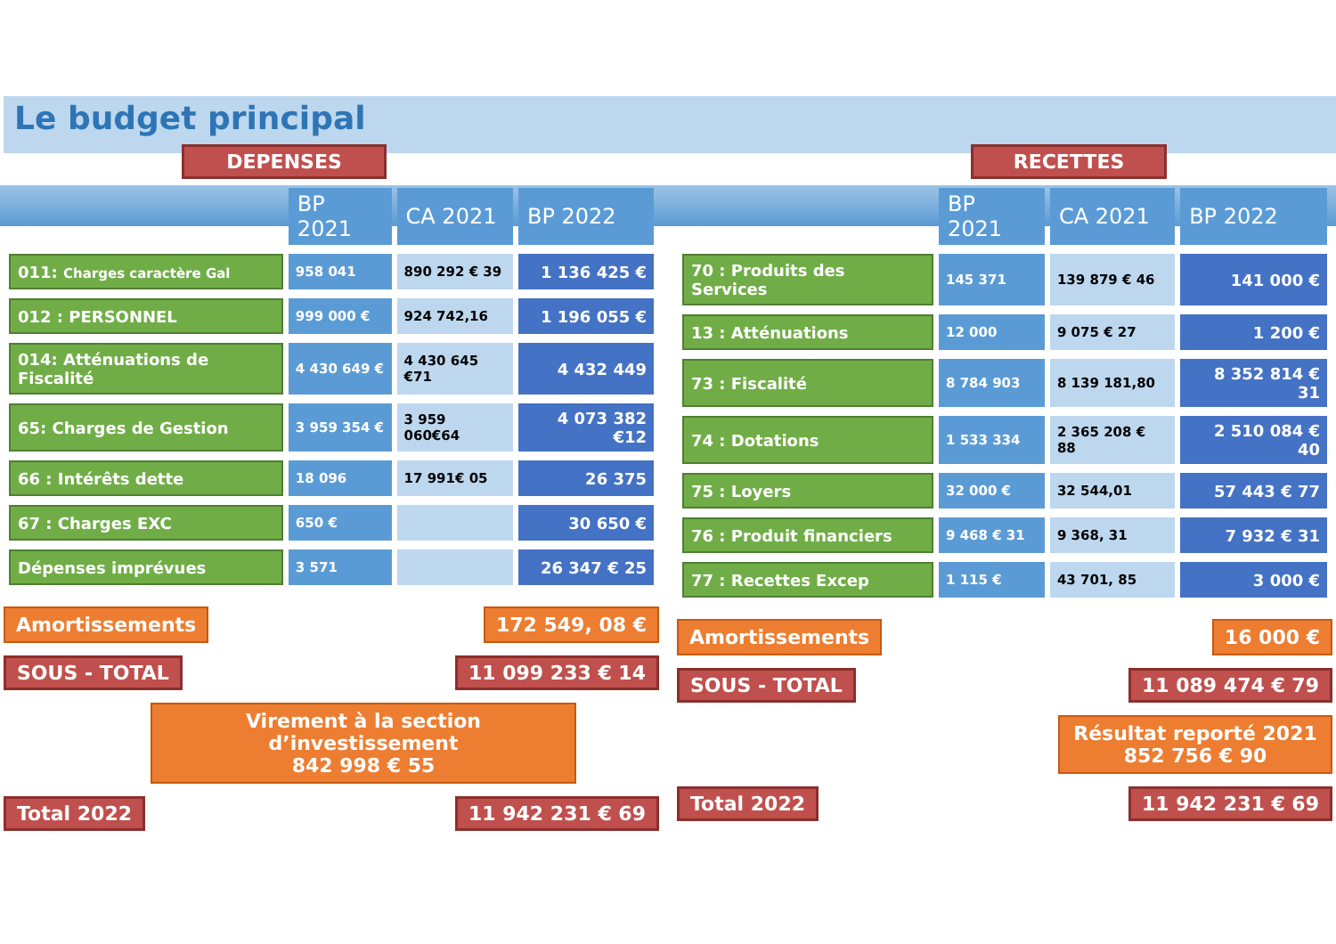Le budget principal
DEPENSES
| | BP 2021 | CA 2021 | BP 2022 |
| --- | --- | --- | --- |
| 011: Charges caractère Gal | 958 041 | 890 292 € 39 | 1 136 425 € |
| 012 : PERSONNEL | 999 000 € | 924 742,16 | 1 196 055 € |
| 014: Atténuations de Fiscalité | 4 430 649 € | 4 430 645 €71 | 4 432 449 |
| 65: Charges de Gestion | 3 959 354 € | 3 959 060€64 | 4 073 382 €12 |
| 66 : Intérêts dette | 18 096 | 17 991€ 05 | 26 375 |
| 67 : Charges EXC | 650 € | | 30 650 € |
| Dépenses imprévues | 3 571 | | 26 347 € 25 |
Amortissements 172 549, 08 €
SOUS - TOTAL 11 099 233 € 14
Virement à la section d’investissement
842 998 € 55
Total 2022 11 942 231 € 69
RECETTES
| | BP 2021 | CA 2021 | BP 2022 |
| --- | --- | --- | --- |
| 70 : Produits des Services | 145 371 | 139 879 € 46 | 141 000 € |
| 13 : Atténuations | 12 000 | 9 075 € 27 | 1 200 € |
| 73 : Fiscalité | 8 784 903 | 8 139 181,80 | 8 352 814 € 31 |
| 74 : Dotations | 1 533 334 | 2 365 208 € 88 | 2 510 084 € 40 |
| 75 : Loyers | 32 000 € | 32 544,01 | 57 443 € 77 |
| 76 : Produit financiers | 9 468 € 31 | 9 368, 31 | 7 932 € 31 |
| 77 : Recettes Excep | 1 115 € | 43 701, 85 | 3 000 € |
Amortissements 16 000 €
SOUS - TOTAL 11 089 474 € 79
Résultat reporté 2021
852 756 € 90
Total 2022 11 942 231 € 69